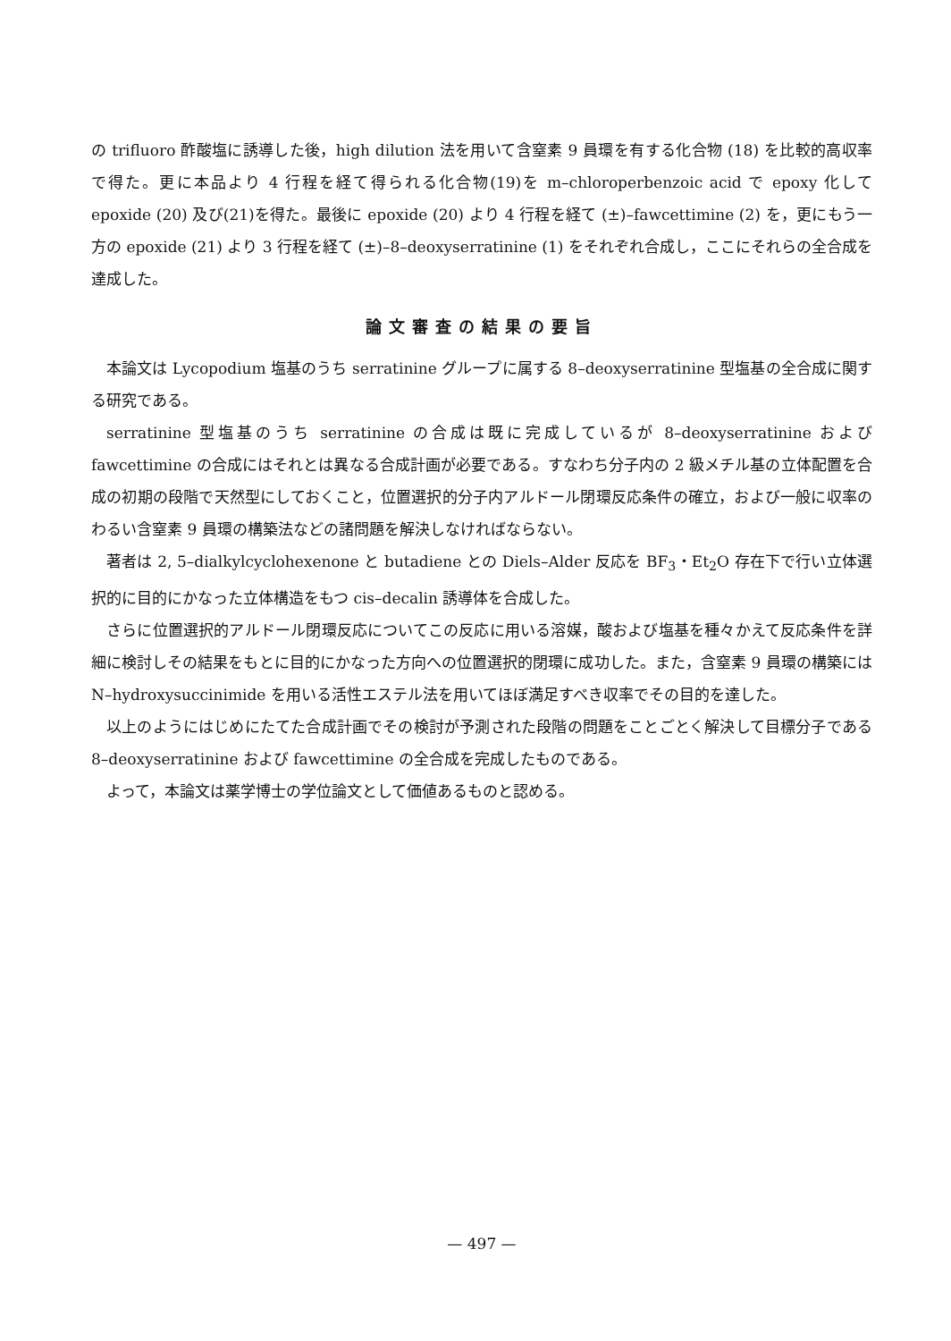の trifluoro 酢酸塩に誘導した後，high dilution 法を用いて含窒素 9 員環を有する化合物 (18) を比較的高収率で得た。更に本品より 4 行程を経て得られる化合物(19)を m–chloroperbenzoic acid で epoxy 化して epoxide (20) 及び(21)を得た。最後に epoxide (20) より 4 行程を経て (±)–fawcettimine (2) を，更にもう一方の epoxide (21) より 3 行程を経て (±)–8–deoxyserratinine (1) をそれぞれ合成し，ここにそれらの全合成を達成した。
論文審査の結果の要旨
本論文は Lycopodium 塩基のうち serratinine グループに属する 8–deoxyserratinine 型塩基の全合成に関する研究である。
serratinine 型塩基のうち serratinine の合成は既に完成しているが 8–deoxyserratinine および fawcettimine の合成にはそれとは異なる合成計画が必要である。すなわち分子内の 2 級メチル基の立体配置を合成の初期の段階で天然型にしておくこと，位置選択的分子内アルドール閉環反応条件の確立，および一般に収率のわるい含窒素 9 員環の構築法などの諸問題を解決しなければならない。
著者は 2, 5–dialkylcyclohexenone と butadiene との Diels–Alder 反応を BF<sub>3</sub>・Et<sub>2</sub>O 存在下で行い立体選択的に目的にかなった立体構造をもつ cis–decalin 誘導体を合成した。
さらに位置選択的アルドール閉環反応についてこの反応に用いる溶媒，酸および塩基を種々かえて反応条件を詳細に検討しその結果をもとに目的にかなった方向への位置選択的閉環に成功した。また，含窒素 9 員環の構築には N–hydroxysuccinimide を用いる活性エステル法を用いてほぼ満足すべき収率でその目的を達した。
以上のようにはじめにたてた合成計画でその検討が予測された段階の問題をことごとく解決して目標分子である 8–deoxyserratinine および fawcettimine の全合成を完成したものである。
よって，本論文は薬学博士の学位論文として価値あるものと認める。
— 497 —